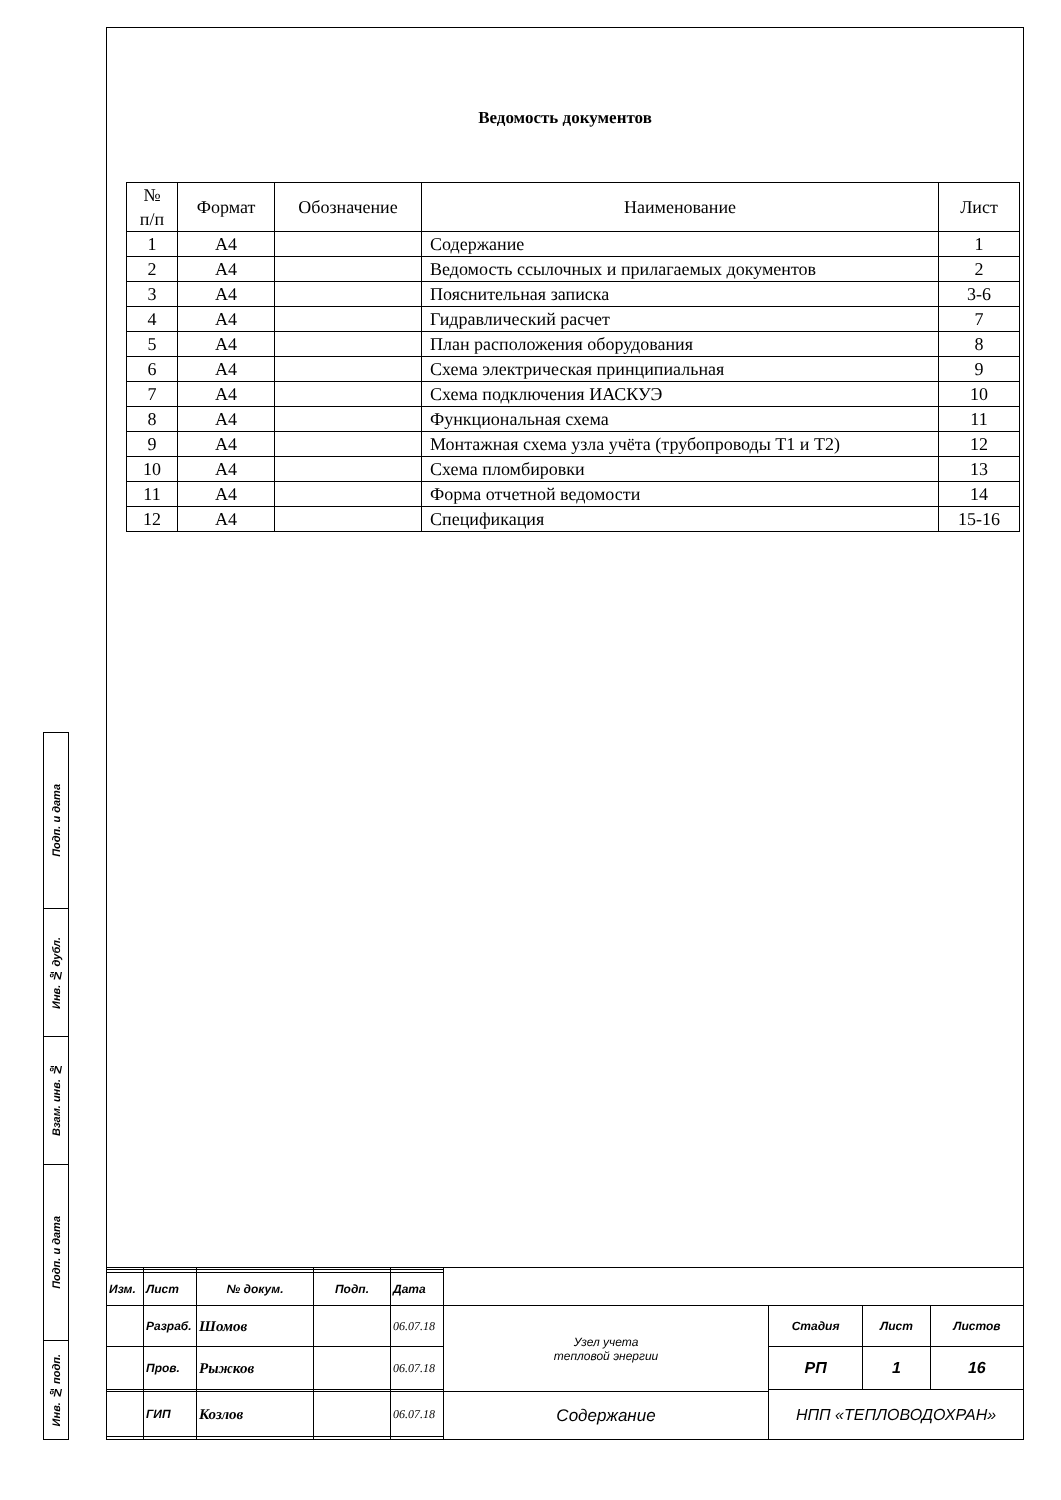Ведомость документов
| № п/п | Формат | Обозначение | Наименование | Лист |
| --- | --- | --- | --- | --- |
| 1 | А4 | | Содержание | 1 |
| 2 | А4 | | Ведомость ссылочных и прилагаемых документов | 2 |
| 3 | А4 | | Пояснительная записка | 3-6 |
| 4 | А4 | | Гидравлический расчет | 7 |
| 5 | А4 | | План расположения оборудования | 8 |
| 6 | А4 | | Схема электрическая принципиальная | 9 |
| 7 | А4 | | Схема подключения ИАСКУЭ | 10 |
| 8 | А4 | | Функциональная схема | 11 |
| 9 | А4 | | Монтажная схема узла учёта (трубопроводы Т1 и Т2) | 12 |
| 10 | А4 | | Схема пломбировки | 13 |
| 11 | А4 | | Форма отчетной ведомости | 14 |
| 12 | А4 | | Спецификация | 15-16 |
Подп. и дата
Инв. № дубл.
Взам. инв. №
Подп. и дата
Инв. № подп.
| Изм. | Лист | № докум. | Подп. | Дата | | | | |
| | Разраб. | Шомов | | 06.07.18 | Узел учета тепловой энергии | Стадия | Лист | Листов |
| | Пров. | Рыжков | | 06.07.18 | | РП | 1 | 16 |
| | | | | | | НПП «ТЕПЛОВОДОХРАН» | | |
| | ГИП | Козлов | | 06.07.18 | Содержание | | | |